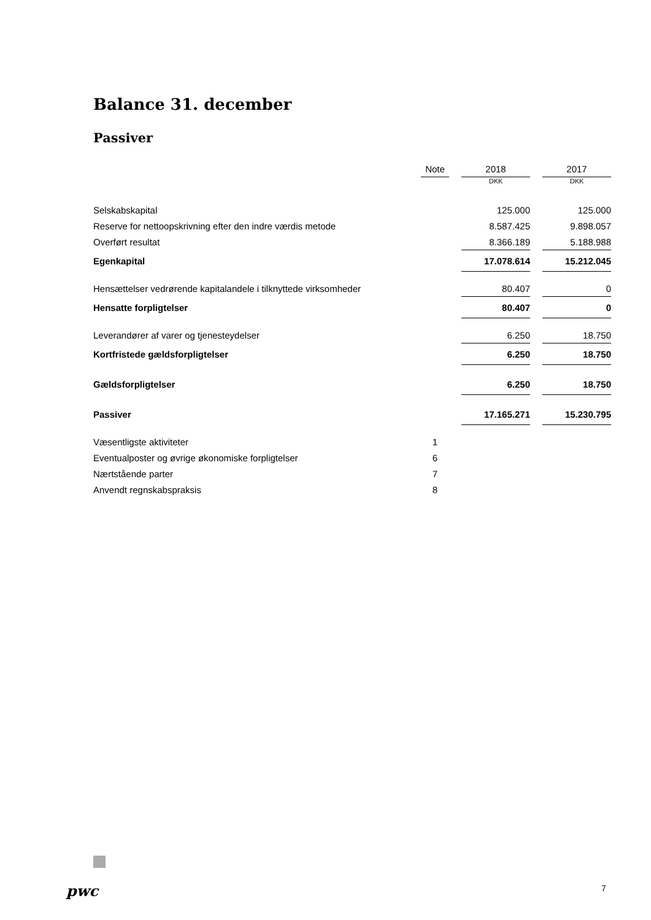Balance 31. december
Passiver
| | Note | | 2018 | | 2017 |
| --- | --- | --- | --- | --- | --- |
| | | | DKK | | DKK |
| Selskabskapital | | | 125.000 | | 125.000 |
| Reserve for nettoopskrivning efter den indre værdis metode | | | 8.587.425 | | 9.898.057 |
| Overført resultat | | | 8.366.189 | | 5.188.988 |
| Egenkapital | | | 17.078.614 | | 15.212.045 |
| Hensættelser vedrørende kapitalandele i tilknyttede virksomheder | | | 80.407 | | 0 |
| Hensatte forpligtelser | | | 80.407 | | 0 |
| Leverandører af varer og tjenesteydelser | | | 6.250 | | 18.750 |
| Kortfristede gældsforpligtelser | | | 6.250 | | 18.750 |
| Gældsforpligtelser | | | 6.250 | | 18.750 |
| Passiver | | | 17.165.271 | | 15.230.795 |
| Væsentligste aktiviteter | 1 | | | | |
| Eventualposter og øvrige økonomiske forpligtelser | 6 | | | | |
| Nærtstående parter | 7 | | | | |
| Anvendt regnskabspraksis | 8 | | | | |
pwc 7